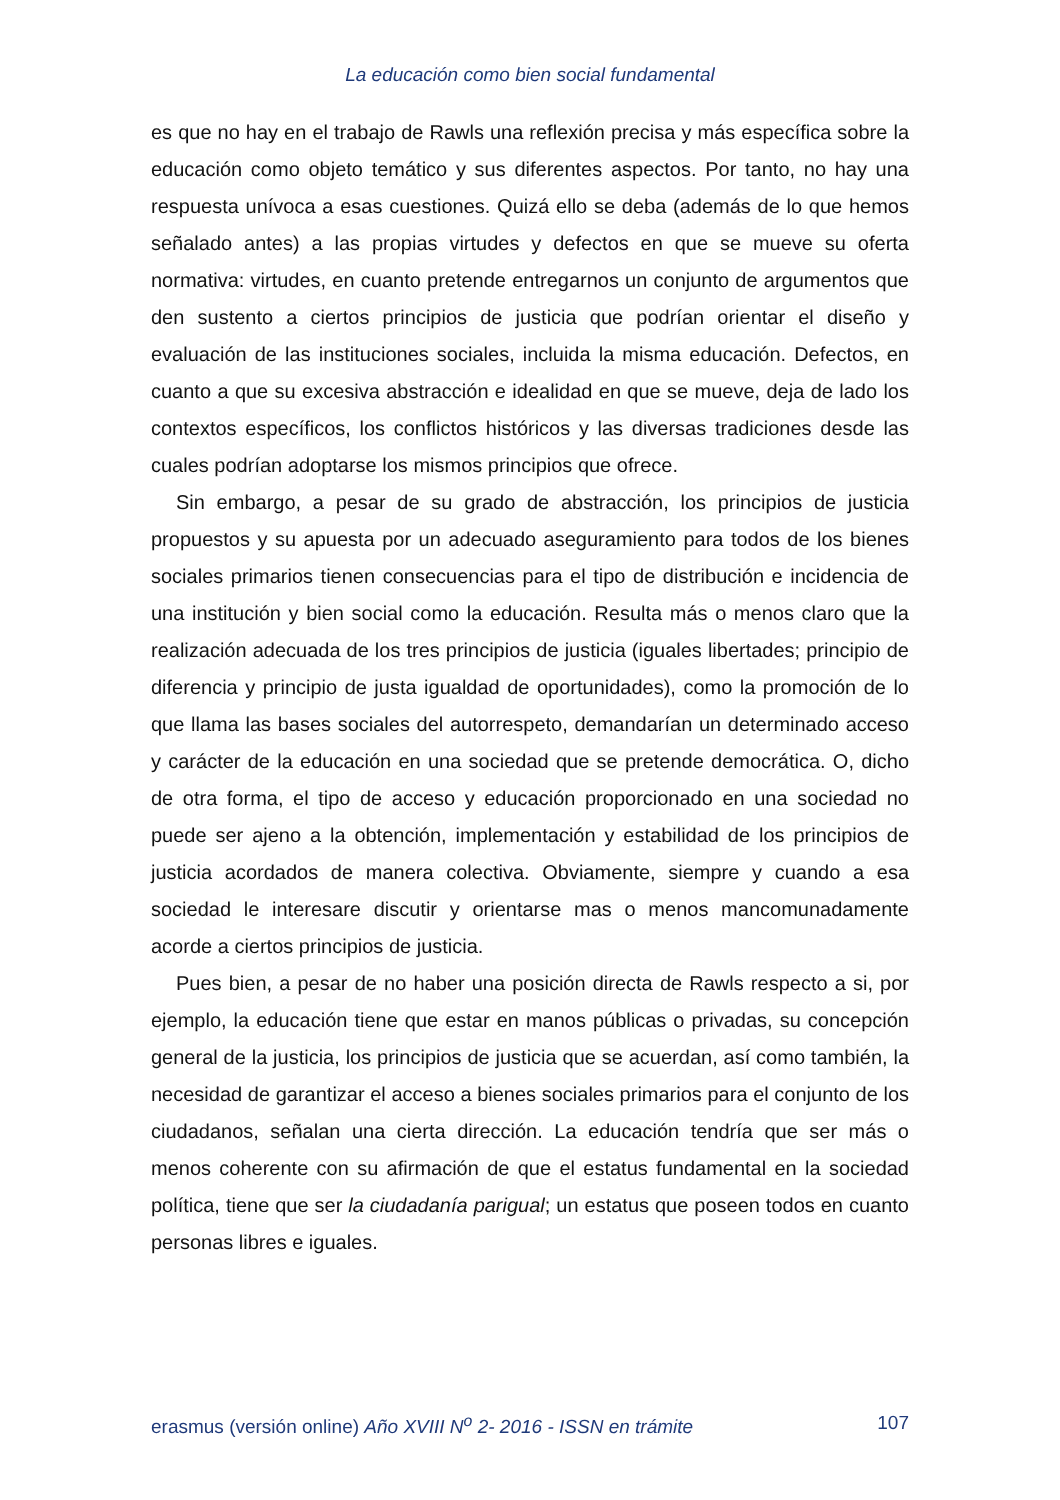La educación como bien social fundamental
es que no hay en el trabajo de Rawls una reflexión precisa y más específica sobre la educación como objeto temático y sus diferentes aspectos. Por tanto, no hay una respuesta unívoca a esas cuestiones. Quizá ello se deba (además de lo que hemos señalado antes) a las propias virtudes y defectos en que se mueve su oferta normativa: virtudes, en cuanto pretende entregarnos un conjunto de argumentos que den sustento a ciertos principios de justicia que podrían orientar el diseño y evaluación de las instituciones sociales, incluida la misma educación. Defectos, en cuanto a que su excesiva abstracción e idealidad en que se mueve, deja de lado los contextos específicos, los conflictos históricos y las diversas tradiciones desde las cuales podrían adoptarse los mismos principios que ofrece.
Sin embargo, a pesar de su grado de abstracción, los principios de justicia propuestos y su apuesta por un adecuado aseguramiento para todos de los bienes sociales primarios tienen consecuencias para el tipo de distribución e incidencia de una institución y bien social como la educación. Resulta más o menos claro que la realización adecuada de los tres principios de justicia (iguales libertades; principio de diferencia y principio de justa igualdad de oportunidades), como la promoción de lo que llama las bases sociales del autorrespeto, demandarían un determinado acceso y carácter de la educación en una sociedad que se pretende democrática. O, dicho de otra forma, el tipo de acceso y educación proporcionado en una sociedad no puede ser ajeno a la obtención, implementación y estabilidad de los principios de justicia acordados de manera colectiva. Obviamente, siempre y cuando a esa sociedad le interesare discutir y orientarse mas o menos mancomunadamente acorde a ciertos principios de justicia.
Pues bien, a pesar de no haber una posición directa de Rawls respecto a si, por ejemplo, la educación tiene que estar en manos públicas o privadas, su concepción general de la justicia, los principios de justicia que se acuerdan, así como también, la necesidad de garantizar el acceso a bienes sociales primarios para el conjunto de los ciudadanos, señalan una cierta dirección. La educación tendría que ser más o menos coherente con su afirmación de que el estatus fundamental en la sociedad política, tiene que ser la ciudadanía parigual; un estatus que poseen todos en cuanto personas libres e iguales.
erasmus (versión online) Año XVIII N<sup>o</sup> 2- 2016 - ISSN en trámite 107